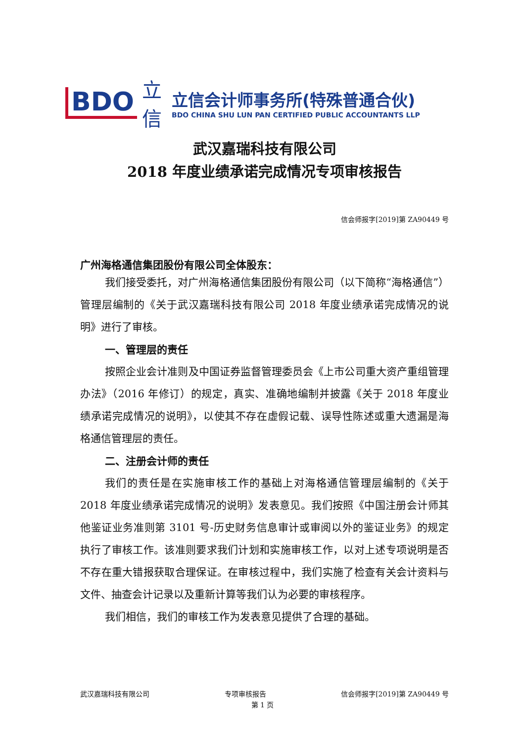BDO
立
信
立信会计师事务所(特殊普通合伙)
BDO CHINA SHU LUN PAN CERTIFIED PUBLIC ACCOUNTANTS LLP
武汉嘉瑞科技有限公司
2018 年度业绩承诺完成情况专项审核报告
信会师报字[2019]第 ZA90449 号
广州海格通信集团股份有限公司全体股东：
我们接受委托，对广州海格通信集团股份有限公司（以下简称“海格通信”）管理层编制的《关于武汉嘉瑞科技有限公司 2018 年度业绩承诺完成情况的说明》进行了审核。
一、管理层的责任
按照企业会计准则及中国证券监督管理委员会《上市公司重大资产重组管理办法》（2016 年修订）的规定，真实、准确地编制并披露《关于 2018 年度业绩承诺完成情况的说明》，以使其不存在虚假记载、误导性陈述或重大遗漏是海格通信管理层的责任。
二、注册会计师的责任
我们的责任是在实施审核工作的基础上对海格通信管理层编制的《关于 2018 年度业绩承诺完成情况的说明》发表意见。我们按照《中国注册会计师其他鉴证业务准则第 3101 号-历史财务信息审计或审阅以外的鉴证业务》的规定执行了审核工作。该准则要求我们计划和实施审核工作，以对上述专项说明是否不存在重大错报获取合理保证。在审核过程中，我们实施了检查有关会计资料与文件、抽查会计记录以及重新计算等我们认为必要的审核程序。
我们相信，我们的审核工作为发表意见提供了合理的基础。
武汉嘉瑞科技有限公司 专项审核报告 信会师报字[2019]第 ZA90449 号
第 1 页